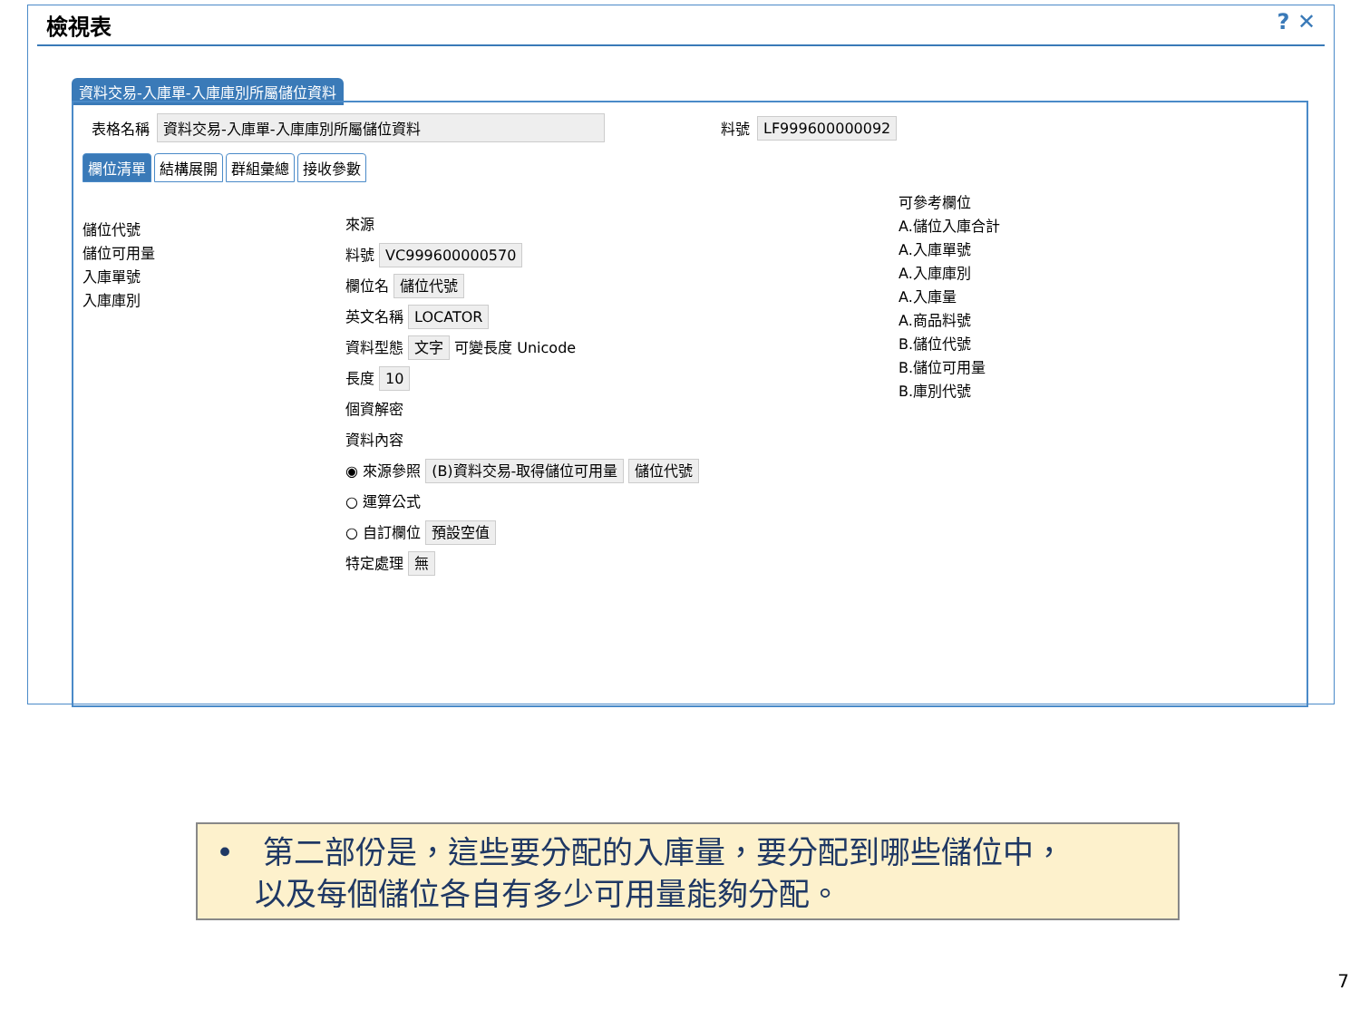檢視表 ? ✕
資料交易-入庫單-入庫庫別所屬儲位資料
表格名稱 資料交易-入庫單-入庫庫別所屬儲位資料 料號 LF999600000092
欄位清單 結構展開 群組彙總 接收參數
儲位代號
儲位可用量
入庫單號
入庫庫別
來源
料號 VC999600000570
欄位名 儲位代號
英文名稱 LOCATOR
資料型態 文字 可變長度 Unicode
長度 10
個資解密
資料內容
◉ 來源參照 (B)資料交易-取得儲位可用量 儲位代號
○ 運算公式
○ 自訂欄位 預設空值
特定處理 無
可參考欄位
A.儲位入庫合計
A.入庫單號
A.入庫庫別
A.入庫量
A.商品料號
B.儲位代號
B.儲位可用量
B.庫別代號
• 第二部份是，這些要分配的入庫量，要分配到哪些儲位中，
以及每個儲位各自有多少可用量能夠分配。
7